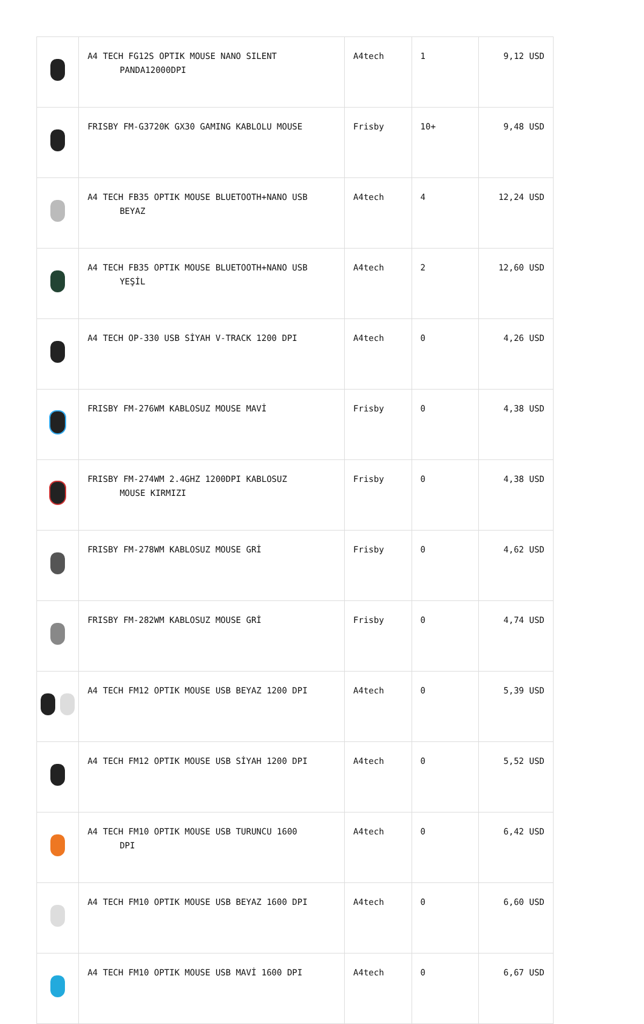| | A4 TECH FG12S OPTIK MOUSE NANO SILENT PANDA12000DPI | A4tech | 1 | 9,12 USD |
| | FRISBY FM-G3720K GX30 GAMING KABLOLU MOUSE | Frisby | 10+ | 9,48 USD |
| | A4 TECH FB35 OPTIK MOUSE BLUETOOTH+NANO USB BEYAZ | A4tech | 4 | 12,24 USD |
| | A4 TECH FB35 OPTIK MOUSE BLUETOOTH+NANO USB YEŞİL | A4tech | 2 | 12,60 USD |
| | A4 TECH OP-330 USB SİYAH V-TRACK 1200 DPI | A4tech | 0 | 4,26 USD |
| | FRISBY FM-276WM KABLOSUZ MOUSE MAVİ | Frisby | 0 | 4,38 USD |
| | FRISBY FM-274WM 2.4GHZ 1200DPI KABLOSUZ MOUSE KIRMIZI | Frisby | 0 | 4,38 USD |
| | FRISBY FM-278WM KABLOSUZ MOUSE GRİ | Frisby | 0 | 4,62 USD |
| | FRISBY FM-282WM KABLOSUZ MOUSE GRİ | Frisby | 0 | 4,74 USD |
| | A4 TECH FM12 OPTIK MOUSE USB BEYAZ 1200 DPI | A4tech | 0 | 5,39 USD |
| | A4 TECH FM12 OPTIK MOUSE USB SİYAH 1200 DPI | A4tech | 0 | 5,52 USD |
| | A4 TECH FM10 OPTIK MOUSE USB TURUNCU 1600 DPI | A4tech | 0 | 6,42 USD |
| | A4 TECH FM10 OPTIK MOUSE USB BEYAZ 1600 DPI | A4tech | 0 | 6,60 USD |
| | A4 TECH FM10 OPTIK MOUSE USB MAVİ 1600 DPI | A4tech | 0 | 6,67 USD |